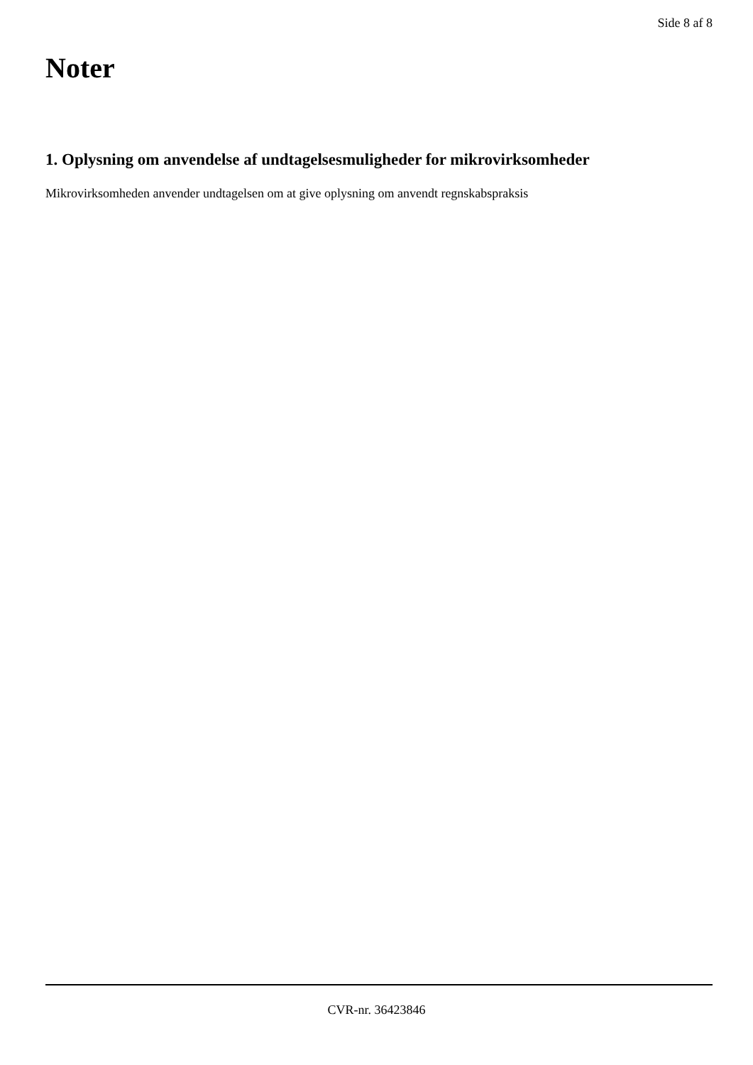Side 8 af 8
Noter
1. Oplysning om anvendelse af undtagelsesmuligheder for mikrovirksomheder
Mikrovirksomheden anvender undtagelsen om at give oplysning om anvendt regnskabspraksis
CVR-nr. 36423846